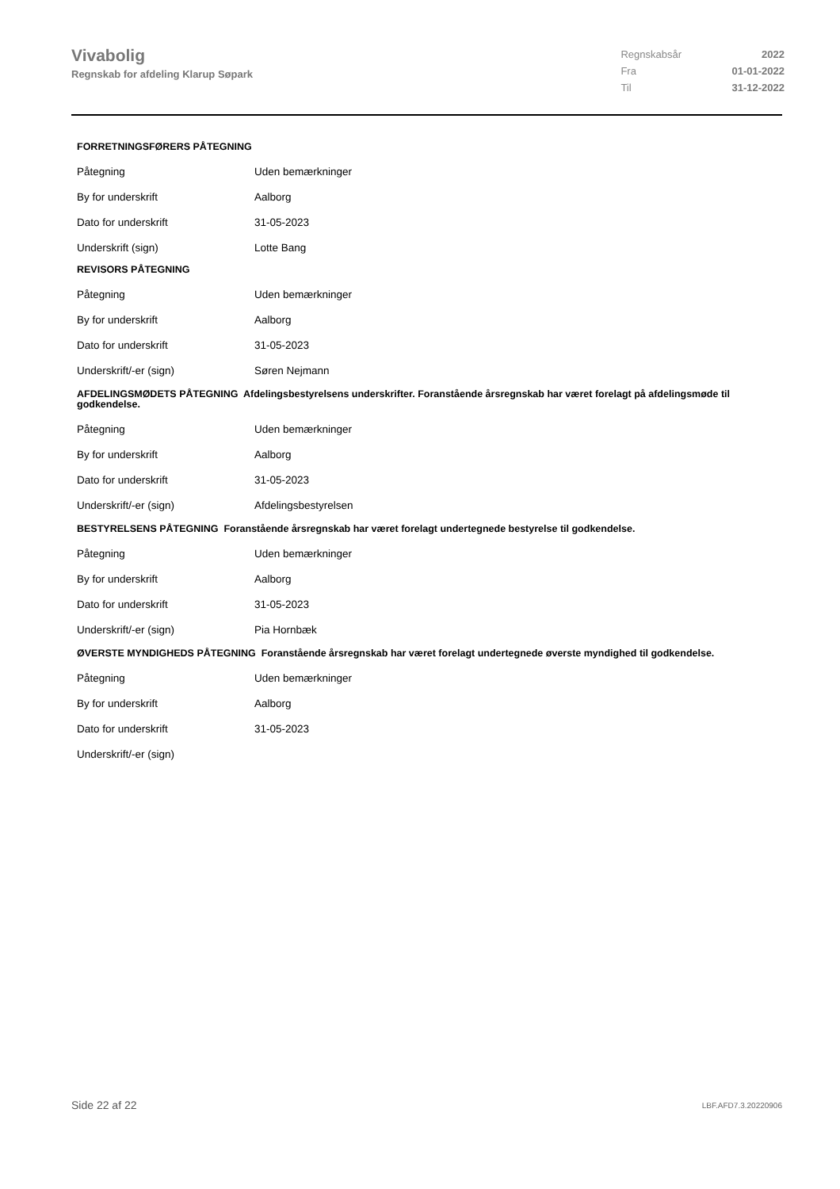Vivabolig
Regnskab for afdeling Klarup Søpark
| Regnskabsår | 2022 |
| Fra | 01-01-2022 |
| Til | 31-12-2022 |
FORRETNINGSFØRERS PÅTEGNING
| Påtegning | Uden bemærkninger |
| By for underskrift | Aalborg |
| Dato for underskrift | 31-05-2023 |
| Underskrift (sign) | Lotte Bang |
REVISORS PÅTEGNING
| Påtegning | Uden bemærkninger |
| By for underskrift | Aalborg |
| Dato for underskrift | 31-05-2023 |
| Underskrift/-er (sign) | Søren Nejmann |
AFDELINGSMØDETS PÅTEGNING Afdelingsbestyrelsens underskrifter. Foranstående årsregnskab har været forelagt på afdelingsmøde til godkendelse.
| Påtegning | Uden bemærkninger |
| By for underskrift | Aalborg |
| Dato for underskrift | 31-05-2023 |
| Underskrift/-er (sign) | Afdelingsbestyrelsen |
BESTYRELSENS PÅTEGNING Foranstående årsregnskab har været forelagt undertegnede bestyrelse til godkendelse.
| Påtegning | Uden bemærkninger |
| By for underskrift | Aalborg |
| Dato for underskrift | 31-05-2023 |
| Underskrift/-er (sign) | Pia Hornbæk |
ØVERSTE MYNDIGHEDS PÅTEGNING Foranstående årsregnskab har været forelagt undertegnede øverste myndighed til godkendelse.
| Påtegning | Uden bemærkninger |
| By for underskrift | Aalborg |
| Dato for underskrift | 31-05-2023 |
| Underskrift/-er (sign) | |
Side 22 af 22 LBF.AFD7.3.20220906